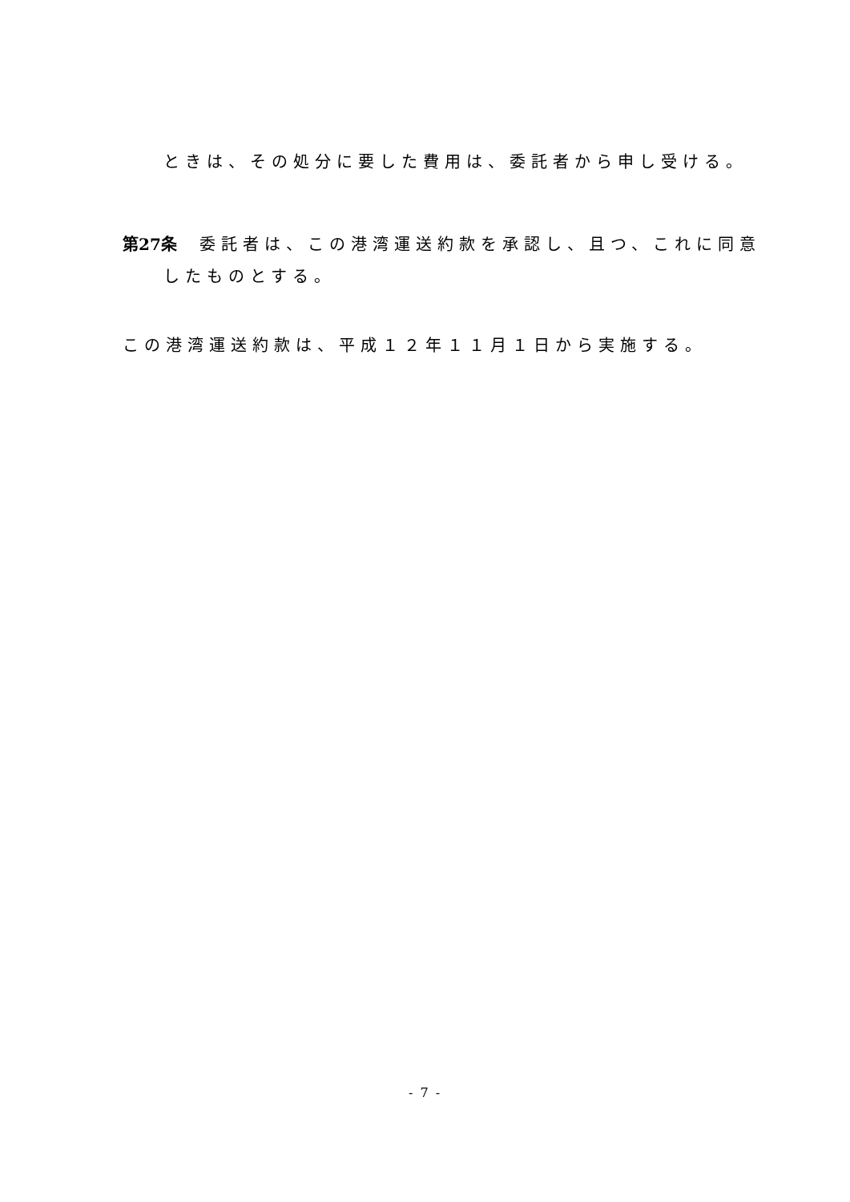ときは、その処分に要した費用は、委託者から申し受ける。
第27条 委託者は、この港湾運送約款を承認し、且つ、これに同意
したものとする。
この港湾運送約款は、平成１２年１１月１日から実施する。
- 7 -